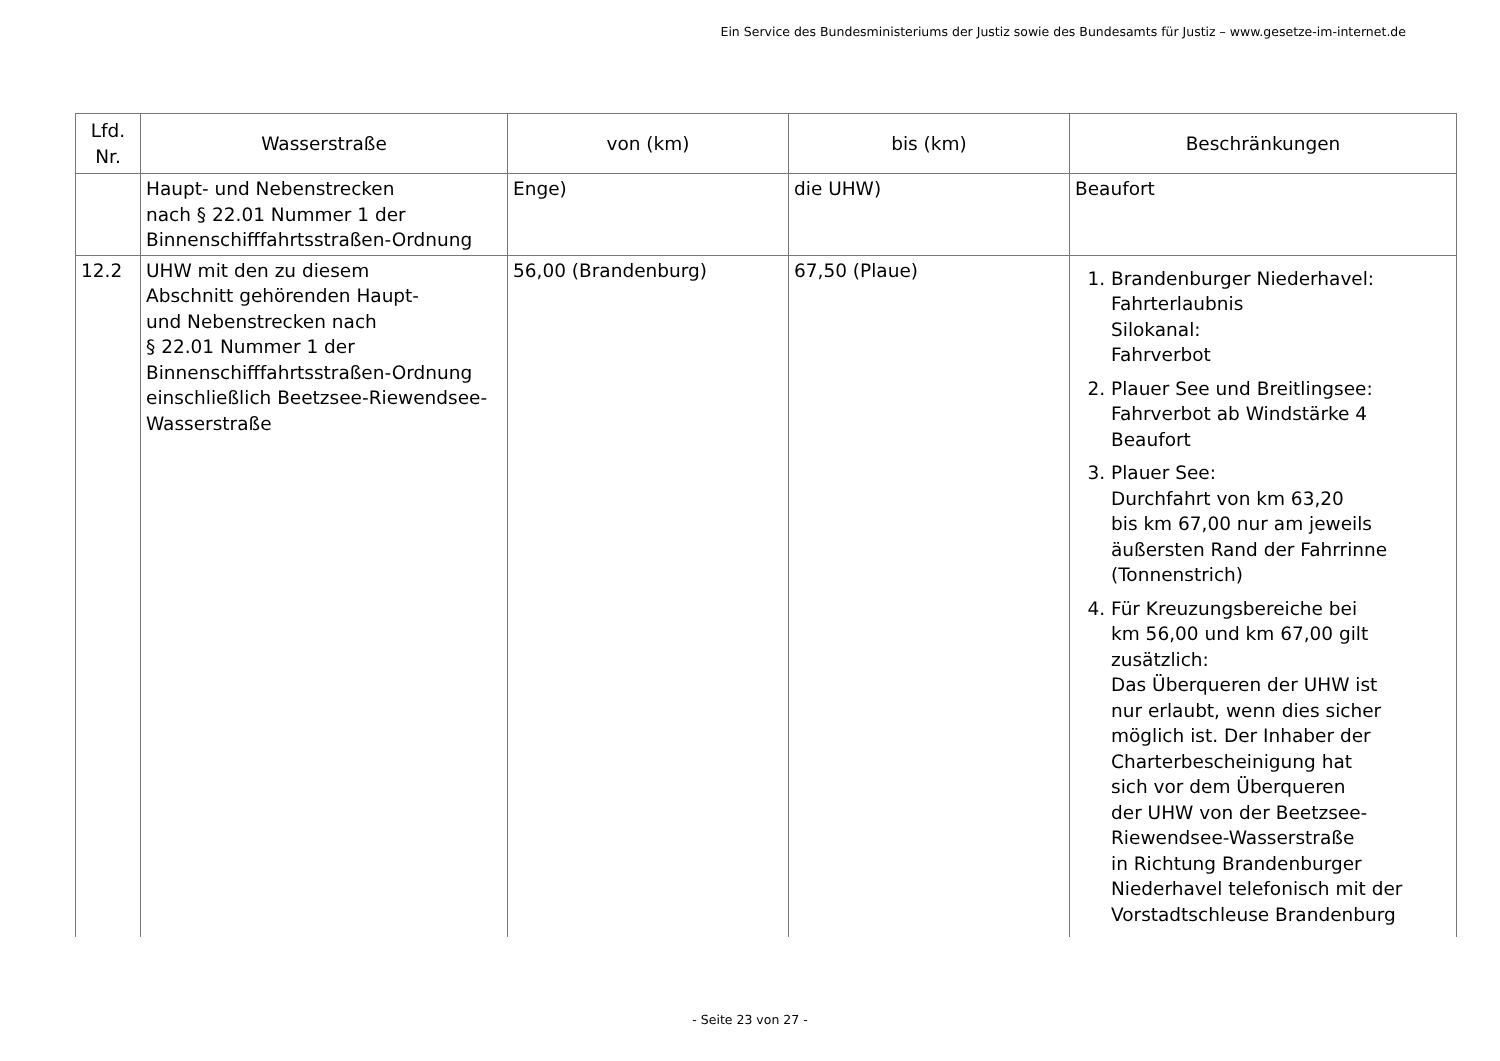Ein Service des Bundesministeriums der Justiz sowie des Bundesamts für Justiz – www.gesetze-im-internet.de
| Lfd. Nr. | Wasserstraße | von (km) | bis (km) | Beschränkungen |
| --- | --- | --- | --- | --- |
| | Haupt- und Nebenstrecken nach § 22.01 Nummer 1 der Binnenschifffahrtsstraßen-Ordnung | Enge) | die UHW) | Beaufort |
| 12.2 | UHW mit den zu diesem Abschnitt gehörenden Haupt- und Nebenstrecken nach § 22.01 Nummer 1 der Binnenschifffahrtsstraßen-Ordnung einschließlich Beetzsee-Riewendsee- Wasserstraße | 56,00 (Brandenburg) | 67,50 (Plaue) | 1. Brandenburger Niederhavel: Fahrterlaubnis Silokanal: Fahrverbot 2. Plauer See und Breitlingsee: Fahrverbot ab Windstärke 4 Beaufort 3. Plauer See: Durchfahrt von km 63,20 bis km 67,00 nur am jeweils äußersten Rand der Fahrrinne (Tonnenstrich) 4. Für Kreuzungsbereiche bei km 56,00 und km 67,00 gilt zusätzlich: Das Überqueren der UHW ist nur erlaubt, wenn dies sicher möglich ist. Der Inhaber der Charterbescheinigung hat sich vor dem Überqueren der UHW von der Beetzsee- Riewendsee-Wasserstraße in Richtung Brandenburger Niederhavel telefonisch mit der Vorstadtschleuse Brandenburg |
- Seite 23 von 27 -